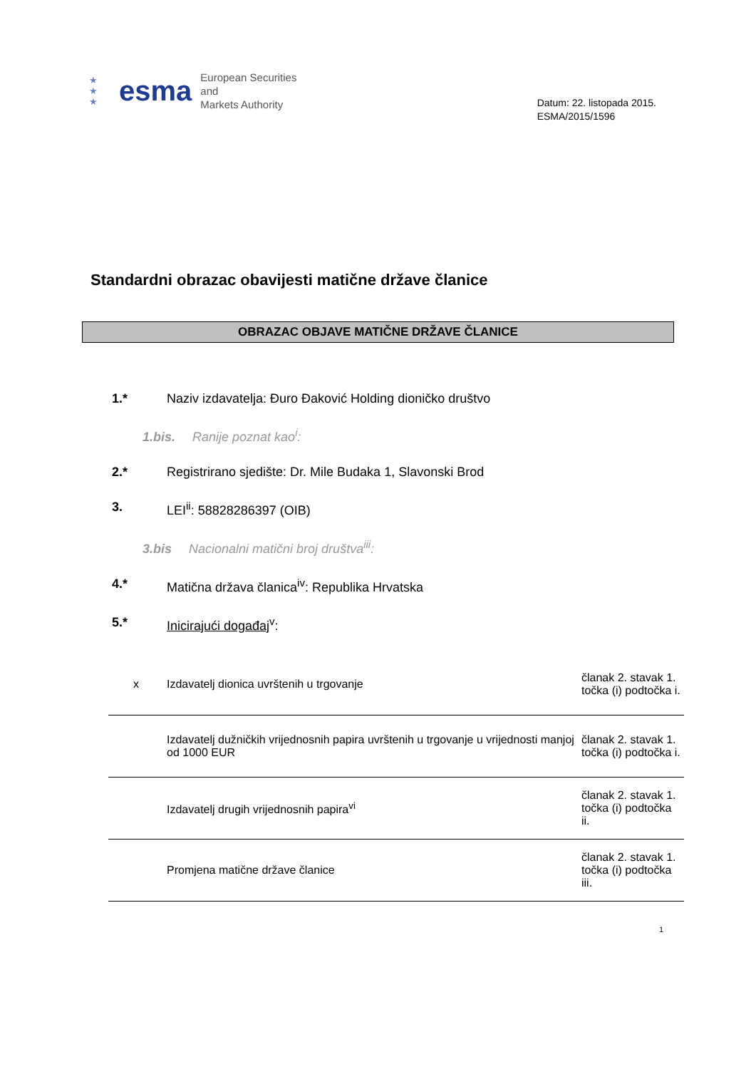★
★
★ esma European Securities and
Markets Authority
Datum: 22. listopada 2015.
ESMA/2015/1596
Standardni obrazac obavijesti matične države članice
OBRAZAC OBJAVE MATIČNE DRŽAVE ČLANICE
1.* Naziv izdavatelja: Đuro Đaković Holding dioničko društvo
1.bis. Ranije poznat kao<sup>i</sup>:
2.* Registrirano sjedište: Dr. Mile Budaka 1, Slavonski Brod
3. LEI<sup>ii</sup>: 58828286397 (OIB)
3.bis Nacionalni matični broj društva<sup>iii</sup>:
4.* Matična država članica<sup>iv</sup>: Republika Hrvatska
5.* Inicirajući događaj<sup>v</sup>:
| x | Izdavatelj dionica uvrštenih u trgovanje | članak 2. stavak 1. točka (i) podtočka i. |
| | Izdavatelj dužničkih vrijednosnih papira uvrštenih u trgovanje u vrijednosti manjoj od 1000 EUR | članak 2. stavak 1. točka (i) podtočka i. |
| | Izdavatelj drugih vrijednosnih papira<sup>vi</sup> | članak 2. stavak 1. točka (i) podtočka ii. |
| | Promjena matične države članice | članak 2. stavak 1. točka (i) podtočka iii. |
1